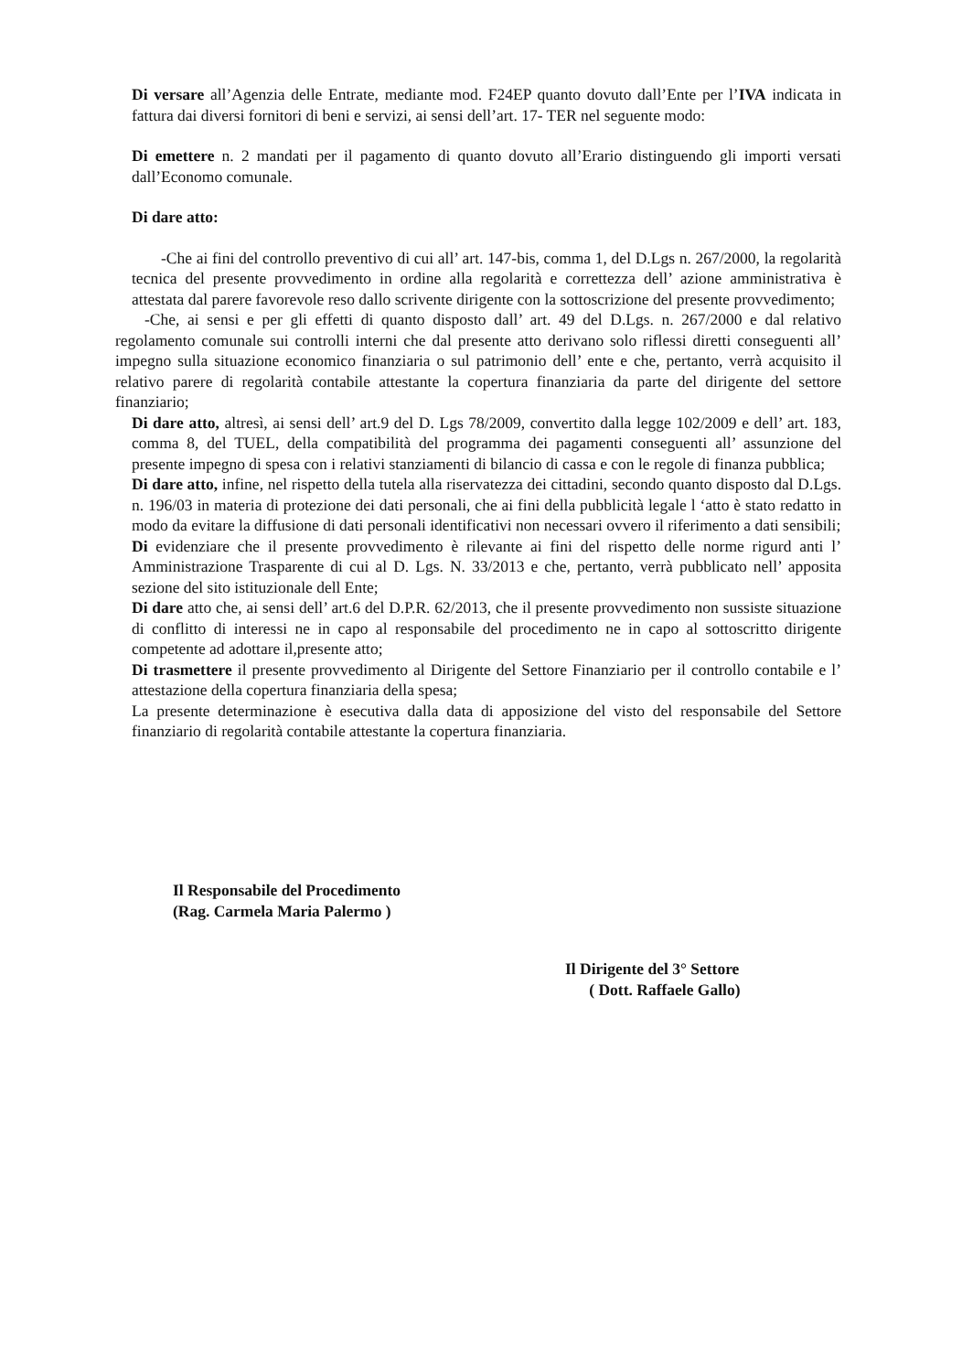Di versare all’Agenzia delle Entrate, mediante mod. F24EP quanto dovuto dall’Ente per l’IVA indicata in fattura dai diversi fornitori di beni e servizi, ai sensi dell’art. 17- TER nel seguente modo:
Di emettere n. 2 mandati per il pagamento di quanto dovuto all’Erario distinguendo gli importi versati dall’Economo comunale.
Di dare atto:
-Che ai fini del controllo preventivo di cui all’ art. 147-bis, comma 1, del D.Lgs n. 267/2000, la regolarità tecnica del presente provvedimento in ordine alla regolarità e correttezza dell’ azione amministrativa è attestata dal parere favorevole reso dallo scrivente dirigente con la sottoscrizione del presente provvedimento;
-Che, ai sensi e per gli effetti di quanto disposto dall’ art. 49 del D.Lgs. n. 267/2000 e dal relativo regolamento comunale sui controlli interni che dal presente atto derivano solo riflessi diretti conseguenti all’ impegno sulla situazione economico finanziaria o sul patrimonio dell’ ente e che, pertanto, verrà acquisito il relativo parere di regolarità contabile attestante la copertura finanziaria da parte del dirigente del settore finanziario;
Di dare atto, altresì, ai sensi dell’ art.9 del D. Lgs 78/2009, convertito dalla legge 102/2009 e dell’ art. 183, comma 8, del TUEL, della compatibilità del programma dei pagamenti conseguenti all’ assunzione del presente impegno di spesa con i relativi stanziamenti di bilancio di cassa e con le regole di finanza pubblica;
Di dare atto, infine, nel rispetto della tutela alla riservatezza dei cittadini, secondo quanto disposto dal D.Lgs. n. 196/03 in materia di protezione dei dati personali, che ai fini della pubblicità legale l ‘atto è stato redatto in modo da evitare la diffusione di dati personali identificativi non necessari ovvero il riferimento a dati sensibili;
Di evidenziare che il presente provvedimento è rilevante ai fini del rispetto delle norme rigurd anti l’ Amministrazione Trasparente di cui al D. Lgs. N. 33/2013 e che, pertanto, verrà pubblicato nell’ apposita sezione del sito istituzionale dell Ente;
Di dare atto che, ai sensi dell’ art.6 del D.P.R. 62/2013, che il presente provvedimento non sussiste situazione di conflitto di interessi ne in capo al responsabile del procedimento ne in capo al sottoscritto dirigente competente ad adottare il,presente atto;
Di trasmettere il presente provvedimento al Dirigente del Settore Finanziario per il controllo contabile e l’ attestazione della copertura finanziaria della spesa;
La presente determinazione è esecutiva dalla data di apposizione del visto del responsabile del Settore finanziario di regolarità contabile attestante la copertura finanziaria.
Il Responsabile del Procedimento
(Rag. Carmela Maria Palermo )
Il Dirigente del 3° Settore
( Dott. Raffaele Gallo)